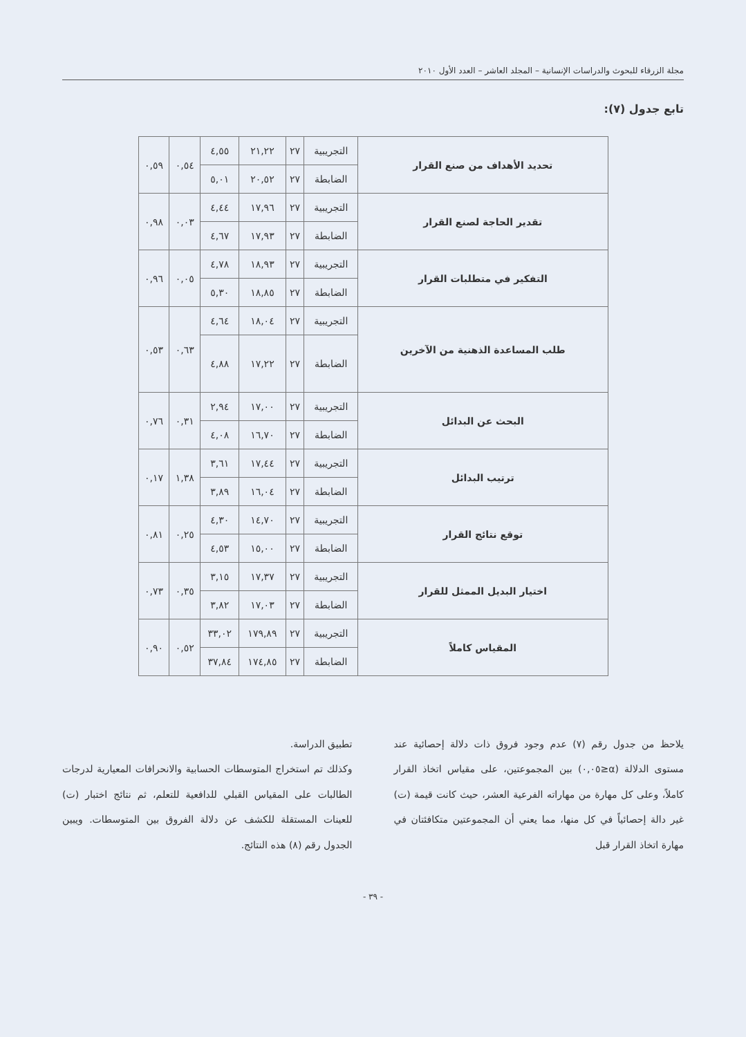مجلة الزرقاء للبحوث والدراسات الإنسانية – المجلد العاشر – العدد الأول ٢٠١٠
تابع جدول (٧):
| تحديد الأهداف من صنع القرار | التجريبية | ٢٧ | ٢١,٢٢ | ٤,٥٥ | ٠,٥٤ | ٠,٥٩ |
| | الضابطة | ٢٧ | ٢٠,٥٢ | ٥,٠١ | | |
| تقدير الحاجة لصنع القرار | التجريبية | ٢٧ | ١٧,٩٦ | ٤,٤٤ | ٠,٠٣ | ٠,٩٨ |
| | الضابطة | ٢٧ | ١٧,٩٣ | ٤,٦٧ | | |
| التفكير في متطلبات القرار | التجريبية | ٢٧ | ١٨,٩٣ | ٤,٧٨ | ٠,٠٥ | ٠,٩٦ |
| | الضابطة | ٢٧ | ١٨,٨٥ | ٥,٣٠ | | |
| طلب المساعدة الذهنية من الآخرين | التجريبية | ٢٧ | ١٨,٠٤ | ٤,٦٤ | ٠,٦٣ | ٠,٥٣ |
| | الضابطة | ٢٧ | ١٧,٢٢ | ٤,٨٨ | | |
| البحث عن البدائل | التجريبية | ٢٧ | ١٧,٠٠ | ٢,٩٤ | ٠,٣١ | ٠,٧٦ |
| | الضابطة | ٢٧ | ١٦,٧٠ | ٤,٠٨ | | |
| ترتيب البدائل | التجريبية | ٢٧ | ١٧,٤٤ | ٣,٦١ | ١,٣٨ | ٠,١٧ |
| | الضابطة | ٢٧ | ١٦,٠٤ | ٣,٨٩ | | |
| توقع نتائج القرار | التجريبية | ٢٧ | ١٤,٧٠ | ٤,٣٠ | ٠,٢٥ | ٠,٨١ |
| | الضابطة | ٢٧ | ١٥,٠٠ | ٤,٥٣ | | |
| اختيار البديل الممثل للقرار | التجريبية | ٢٧ | ١٧,٣٧ | ٣,١٥ | ٠,٣٥ | ٠,٧٣ |
| | الضابطة | ٢٧ | ١٧,٠٣ | ٣,٨٢ | | |
| المقياس كاملاً | التجريبية | ٢٧ | ١٧٩,٨٩ | ٣٣,٠٢ | ٠,٥٢ | ٠,٩٠ |
| | الضابطة | ٢٧ | ١٧٤,٨٥ | ٣٧,٨٤ | | |
يلاحظ من جدول رقم (٧) عدم وجود فروق ذات دلالة إحصائية عند مستوى الدلالة (α≤٠,٠٥) بين المجموعتين، على مقياس اتخاذ القرار كاملاً، وعلى كل مهارة من مهاراته الفرعية العشر، حيث كانت قيمة (ت) غير دالة إحصائياً في كل منها، مما يعني أن المجموعتين متكافئتان في مهارة اتخاذ القرار قبل
تطبيق الدراسة.
وكذلك تم استخراج المتوسطات الحسابية والانحرافات المعيارية لدرجات الطالبات على المقياس القبلي للدافعية للتعلم، ثم نتائج اختبار (ت) للعينات المستقلة للكشف عن دلالة الفروق بين المتوسطات. ويبين الجدول رقم (٨) هذه النتائج.
- ٣٩ -